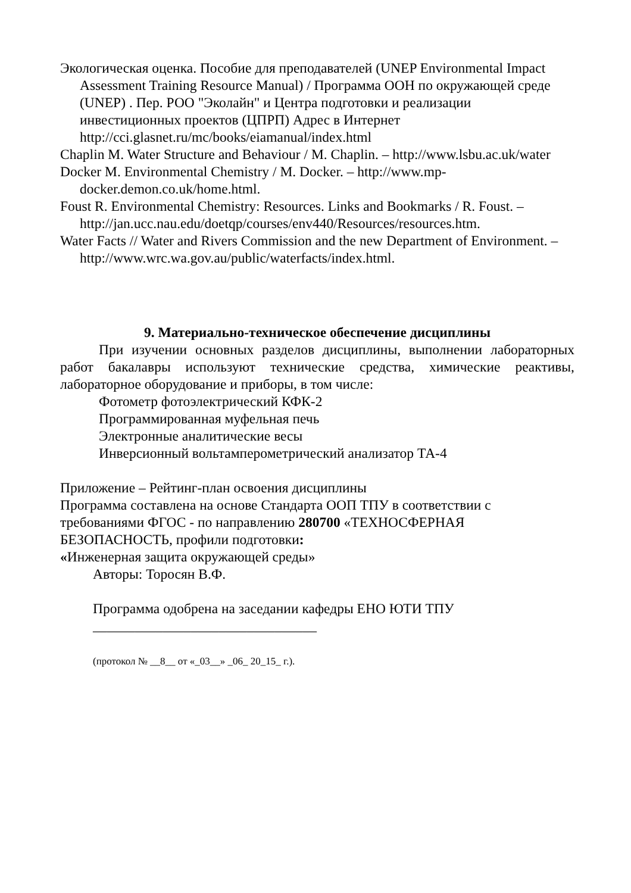Экологическая оценка. Пособие для преподавателей (UNEP Environmental Impact Assessment Training Resource Manual) / Программа ООН по окружающей среде (UNEP) . Пер. РОО "Эколайн" и Центра подготовки и реализации инвестиционных проектов (ЦПРП) Адрес в Интернет http://cci.glasnet.ru/mc/books/eiamanual/index.html
Chaplin M. Water Structure and Behaviour / M. Chaplin. – http://www.lsbu.ac.uk/water
Docker M. Environmental Chemistry / M. Docker. – http://www.mp-docker.demon.co.uk/home.html.
Foust R. Environmental Chemistry: Resources. Links and Bookmarks / R. Foust. – http://jan.ucc.nau.edu/doetqp/courses/env440/Resources/resources.htm.
Water Facts // Water and Rivers Commission and the new Department of Environment. – http://www.wrc.wa.gov.au/public/waterfacts/index.html.
9. Материально-техническое обеспечение дисциплины
При изучении основных разделов дисциплины, выполнении лабораторных работ бакалавры используют технические средства, химические реактивы, лабораторное оборудование и приборы, в том числе:
Фотометр фотоэлектрический КФК-2
Программированная муфельная печь
Электронные аналитические весы
Инверсионный вольтамперометрический анализатор ТА-4
Приложение – Рейтинг-план освоения дисциплины
Программа составлена на основе Стандарта ООП ТПУ в соответствии с требованиями ФГОС - по направлению 280700 «ТЕХНОСФЕРНАЯ БЕЗОПАСНОСТЬ, профили подготовки:
«Инженерная защита окружающей среды»
Авторы: Торосян В.Ф.
Программа одобрена на заседании кафедры ЕНО ЮТИ ТПУ
________________________________
(протокол № __8__ от «_03__» _06_ 20_15_ г.).